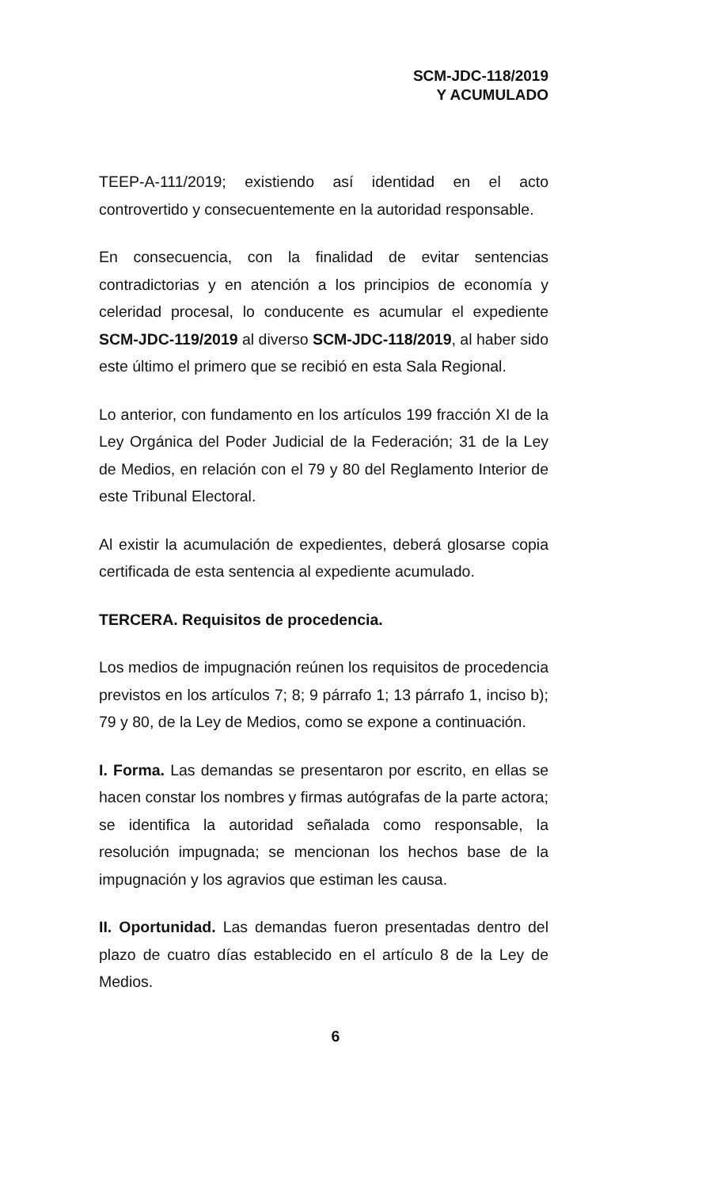SCM-JDC-118/2019
Y ACUMULADO
TEEP-A-111/2019; existiendo así identidad en el acto controvertido y consecuentemente en la autoridad responsable.
En consecuencia, con la finalidad de evitar sentencias contradictorias y en atención a los principios de economía y celeridad procesal, lo conducente es acumular el expediente SCM-JDC-119/2019 al diverso SCM-JDC-118/2019, al haber sido este último el primero que se recibió en esta Sala Regional.
Lo anterior, con fundamento en los artículos 199 fracción XI de la Ley Orgánica del Poder Judicial de la Federación; 31 de la Ley de Medios, en relación con el 79 y 80 del Reglamento Interior de este Tribunal Electoral.
Al existir la acumulación de expedientes, deberá glosarse copia certificada de esta sentencia al expediente acumulado.
TERCERA. Requisitos de procedencia.
Los medios de impugnación reúnen los requisitos de procedencia previstos en los artículos 7; 8; 9 párrafo 1; 13 párrafo 1, inciso b); 79 y 80, de la Ley de Medios, como se expone a continuación.
I. Forma. Las demandas se presentaron por escrito, en ellas se hacen constar los nombres y firmas autógrafas de la parte actora; se identifica la autoridad señalada como responsable, la resolución impugnada; se mencionan los hechos base de la impugnación y los agravios que estiman les causa.
II. Oportunidad. Las demandas fueron presentadas dentro del plazo de cuatro días establecido en el artículo 8 de la Ley de Medios.
6